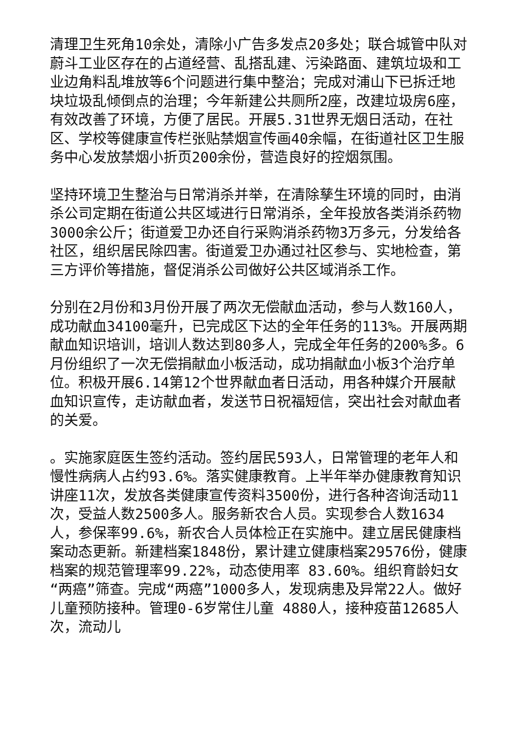清理卫生死角10余处，清除小广告多发点20多处；联合城管中队对蔚斗工业区存在的占道经营、乱搭乱建、污染路面、建筑垃圾和工业边角料乱堆放等6个问题进行集中整治；完成对浦山下已拆迁地块垃圾乱倾倒点的治理；今年新建公共厕所2座，改建垃圾房6座，有效改善了环境，方便了居民。开展5.31世界无烟日活动，在社区、学校等健康宣传栏张贴禁烟宣传画40余幅，在街道社区卫生服务中心发放禁烟小折页200余份，营造良好的控烟氛围。
坚持环境卫生整治与日常消杀并举，在清除孳生环境的同时，由消杀公司定期在街道公共区域进行日常消杀，全年投放各类消杀药物3000余公斤；街道爱卫办还自行采购消杀药物3万多元，分发给各社区，组织居民除四害。街道爱卫办通过社区参与、实地检查，第三方评价等措施，督促消杀公司做好公共区域消杀工作。
分别在2月份和3月份开展了两次无偿献血活动，参与人数160人，成功献血34100毫升，已完成区下达的全年任务的113%。开展两期献血知识培训，培训人数达到80多人，完成全年任务的200%多。6月份组织了一次无偿捐献血小板活动，成功捐献血小板3个治疗单位。积极开展6.14第12个世界献血者日活动，用各种媒介开展献血知识宣传，走访献血者，发送节日祝福短信，突出社会对献血者的关爱。
。实施家庭医生签约活动。签约居民593人，日常管理的老年人和慢性病病人占约93.6%。落实健康教育。上半年举办健康教育知识讲座11次，发放各类健康宣传资料3500份，进行各种咨询活动11次，受益人数2500多人。服务新农合人员。实现参合人数1634人，参保率99.6%，新农合人员体检正在实施中。建立居民健康档案动态更新。新建档案1848份，累计建立健康档案29576份，健康档案的规范管理率99.22%，动态使用率 83.60%。组织育龄妇女 “两癌”筛查。完成“两癌”1000多人，发现病患及异常22人。做好儿童预防接种。管理0-6岁常住儿童 4880人，接种疫苗12685人次，流动儿